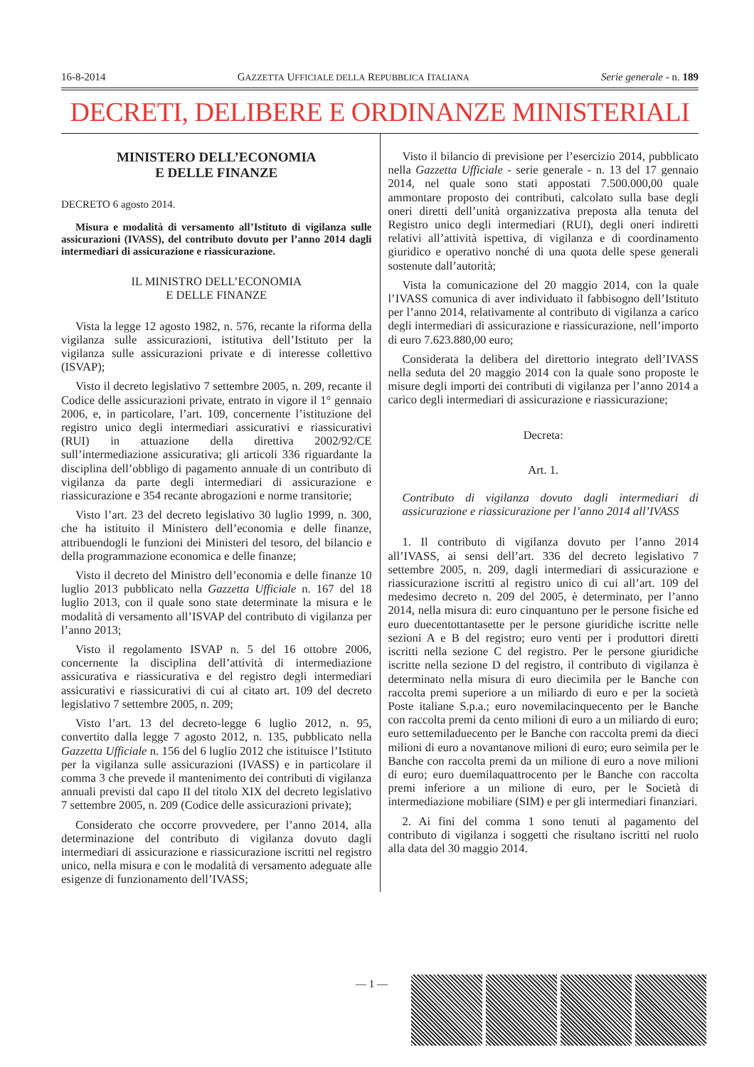16-8-2014 GAZZETTA UFFICIALE DELLA REPUBBLICA ITALIANA Serie generale - n. 189
DECRETI, DELIBERE E ORDINANZE MINISTERIALI
MINISTERO DELL’ECONOMIA
E DELLE FINANZE
DECRETO 6 agosto 2014.
Misura e modalità di versamento all’Istituto di vigilanza sulle assicurazioni (IVASS), del contributo dovuto per l’anno 2014 dagli intermediari di assicurazione e riassicurazione.
IL MINISTRO DELL’ECONOMIA
E DELLE FINANZE
Vista la legge 12 agosto 1982, n. 576, recante la riforma della vigilanza sulle assicurazioni, istitutiva dell’Istituto per la vigilanza sulle assicurazioni private e di interesse collettivo (ISVAP);
Visto il decreto legislativo 7 settembre 2005, n. 209, recante il Codice delle assicurazioni private, entrato in vigore il 1° gennaio 2006, e, in particolare, l’art. 109, concernente l’istituzione del registro unico degli intermediari assicurativi e riassicurativi (RUI) in attuazione della direttiva 2002/92/CE sull’intermediazione assicurativa; gli articoli 336 riguardante la disciplina dell’obbligo di pagamento annuale di un contributo di vigilanza da parte degli intermediari di assicurazione e riassicurazione e 354 recante abrogazioni e norme transitorie;
Visto l’art. 23 del decreto legislativo 30 luglio 1999, n. 300, che ha istituito il Ministero dell’economia e delle finanze, attribuendogli le funzioni dei Ministeri del tesoro, del bilancio e della programmazione economica e delle finanze;
Visto il decreto del Ministro dell’economia e delle finanze 10 luglio 2013 pubblicato nella Gazzetta Ufficiale n. 167 del 18 luglio 2013, con il quale sono state determinate la misura e le modalità di versamento all’ISVAP del contributo di vigilanza per l’anno 2013;
Visto il regolamento ISVAP n. 5 del 16 ottobre 2006, concernente la disciplina dell’attività di intermediazione assicurativa e riassicurativa e del registro degli intermediari assicurativi e riassicurativi di cui al citato art. 109 del decreto legislativo 7 settembre 2005, n. 209;
Visto l’art. 13 del decreto-legge 6 luglio 2012, n. 95, convertito dalla legge 7 agosto 2012, n. 135, pubblicato nella Gazzetta Ufficiale n. 156 del 6 luglio 2012 che istituisce l’Istituto per la vigilanza sulle assicurazioni (IVASS) e in particolare il comma 3 che prevede il mantenimento dei contributi di vigilanza annuali previsti dal capo II del titolo XIX del decreto legislativo 7 settembre 2005, n. 209 (Codice delle assicurazioni private);
Considerato che occorre provvedere, per l’anno 2014, alla determinazione del contributo di vigilanza dovuto dagli intermediari di assicurazione e riassicurazione iscritti nel registro unico, nella misura e con le modalità di versamento adeguate alle esigenze di funzionamento dell’IVASS;
Visto il bilancio di previsione per l’esercizio 2014, pubblicato nella Gazzetta Ufficiale - serie generale - n. 13 del 17 gennaio 2014, nel quale sono stati appostati 7.500.000,00 quale ammontare proposto dei contributi, calcolato sulla base degli oneri diretti dell’unità organizzativa preposta alla tenuta del Registro unico degli intermediari (RUI), degli oneri indiretti relativi all’attività ispettiva, di vigilanza e di coordinamento giuridico e operativo nonché di una quota delle spese generali sostenute dall’autorità;
Vista la comunicazione del 20 maggio 2014, con la quale l’IVASS comunica di aver individuato il fabbisogno dell’Istituto per l’anno 2014, relativamente al contributo di vigilanza a carico degli intermediari di assicurazione e riassicurazione, nell’importo di euro 7.623.880,00 euro;
Considerata la delibera del direttorio integrato dell’IVASS nella seduta del 20 maggio 2014 con la quale sono proposte le misure degli importi dei contributi di vigilanza per l’anno 2014 a carico degli intermediari di assicurazione e riassicurazione;
Decreta:
Art. 1.
Contributo di vigilanza dovuto dagli intermediari di assicurazione e riassicurazione per l’anno 2014 all’IVASS
1. Il contributo di vigilanza dovuto per l’anno 2014 all’IVASS, ai sensi dell’art. 336 del decreto legislativo 7 settembre 2005, n. 209, dagli intermediari di assicurazione e riassicurazione iscritti al registro unico di cui all’art. 109 del medesimo decreto n. 209 del 2005, è determinato, per l’anno 2014, nella misura di: euro cinquantuno per le persone fisiche ed euro duecentottantasette per le persone giuridiche iscritte nelle sezioni A e B del registro; euro venti per i produttori diretti iscritti nella sezione C del registro. Per le persone giuridiche iscritte nella sezione D del registro, il contributo di vigilanza è determinato nella misura di euro diecimila per le Banche con raccolta premi superiore a un miliardo di euro e per la società Poste italiane S.p.a.; euro novemilacinquecento per le Banche con raccolta premi da cento milioni di euro a un miliardo di euro; euro settemiladuecento per le Banche con raccolta premi da dieci milioni di euro a novantanove milioni di euro; euro seimila per le Banche con raccolta premi da un milione di euro a nove milioni di euro; euro duemilaquattrocento per le Banche con raccolta premi inferiore a un milione di euro, per le Società di intermediazione mobiliare (SIM) e per gli intermediari finanziari.
2. Ai fini del comma 1 sono tenuti al pagamento del contributo di vigilanza i soggetti che risultano iscritti nel ruolo alla data del 30 maggio 2014.
— 1 —